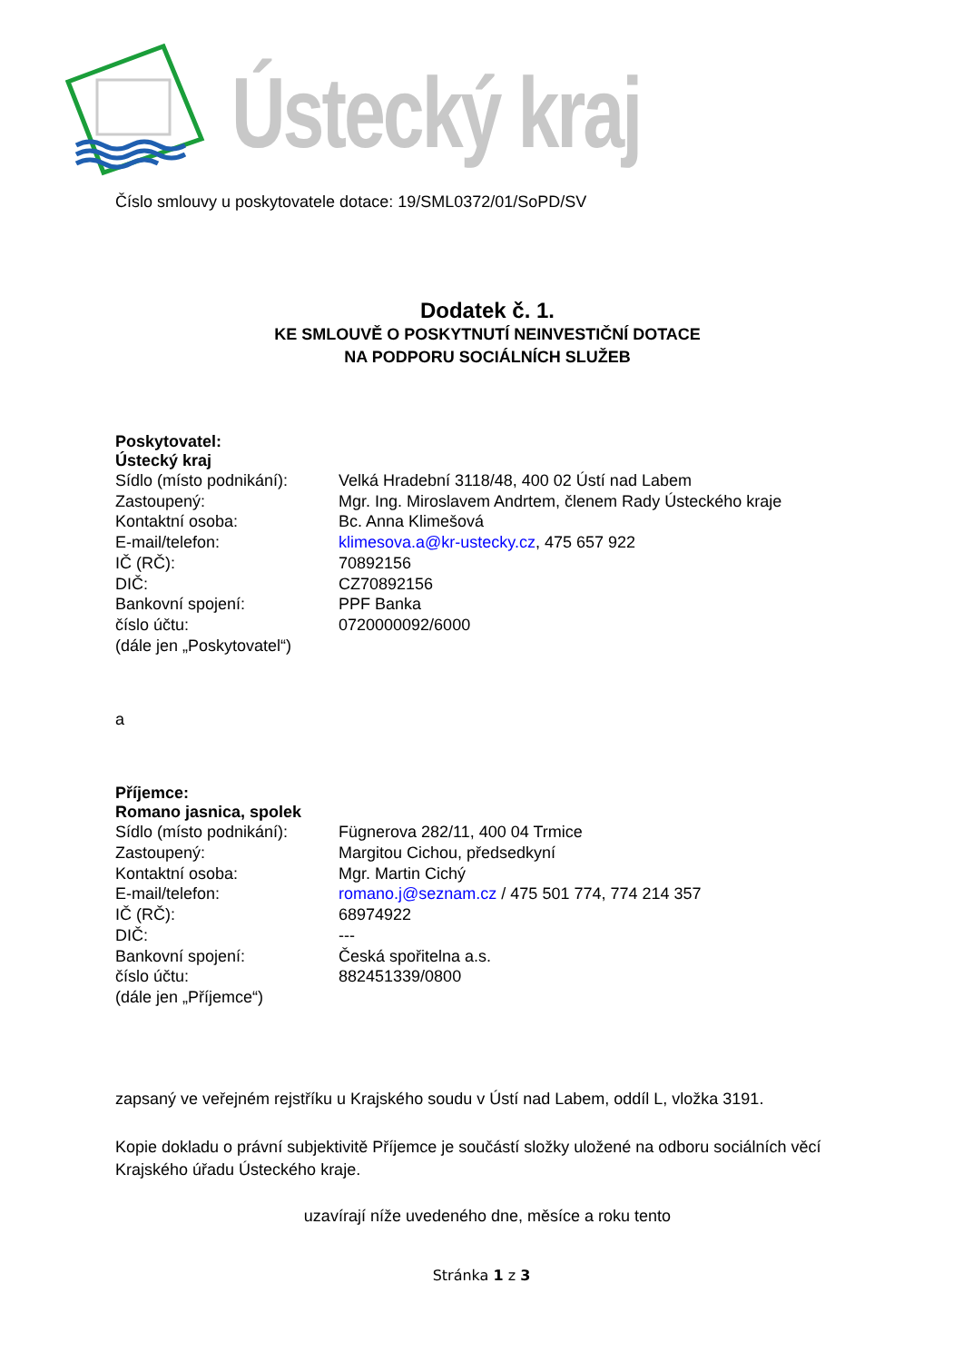Ústecký kraj
Číslo smlouvy u poskytovatele dotace: 19/SML0372/01/SoPD/SV
Dodatek č. 1.
KE SMLOUVĚ O POSKYTNUTÍ NEINVESTIČNÍ DOTACE
NA PODPORU SOCIÁLNÍCH SLUŽEB
Poskytovatel:
Ústecký kraj
| Sídlo (místo podnikání): | Velká Hradební 3118/48, 400 02 Ústí nad Labem |
| Zastoupený: | Mgr. Ing. Miroslavem Andrtem, členem Rady Ústeckého kraje |
| Kontaktní osoba: | Bc. Anna Klimešová |
| E-mail/telefon: | klimesova.a@kr-ustecky.cz , 475 657 922 |
| IČ (RČ): | 70892156 |
| DIČ: | CZ70892156 |
| Bankovní spojení: | PPF Banka |
| číslo účtu: | 0720000092/6000 |
| (dále jen „Poskytovatel“) | |
a
Příjemce:
Romano jasnica, spolek
| Sídlo (místo podnikání): | Fügnerova 282/11, 400 04 Trmice |
| Zastoupený: | Margitou Cichou, předsedkyní |
| Kontaktní osoba: | Mgr. Martin Cichý |
| E-mail/telefon: | romano.j@seznam.cz / 475 501 774, 774 214 357 |
| IČ (RČ): | 68974922 |
| DIČ: | --- |
| Bankovní spojení: | Česká spořitelna a.s. |
| číslo účtu: | 882451339/0800 |
| (dále jen „Příjemce“) | |
zapsaný ve veřejném rejstříku u Krajského soudu v Ústí nad Labem, oddíl L, vložka 3191.
Kopie dokladu o právní subjektivitě Příjemce je součástí složky uložené na odboru sociálních věcí Krajského úřadu Ústeckého kraje.
uzavírají níže uvedeného dne, měsíce a roku tento
Stránka 1 z 3